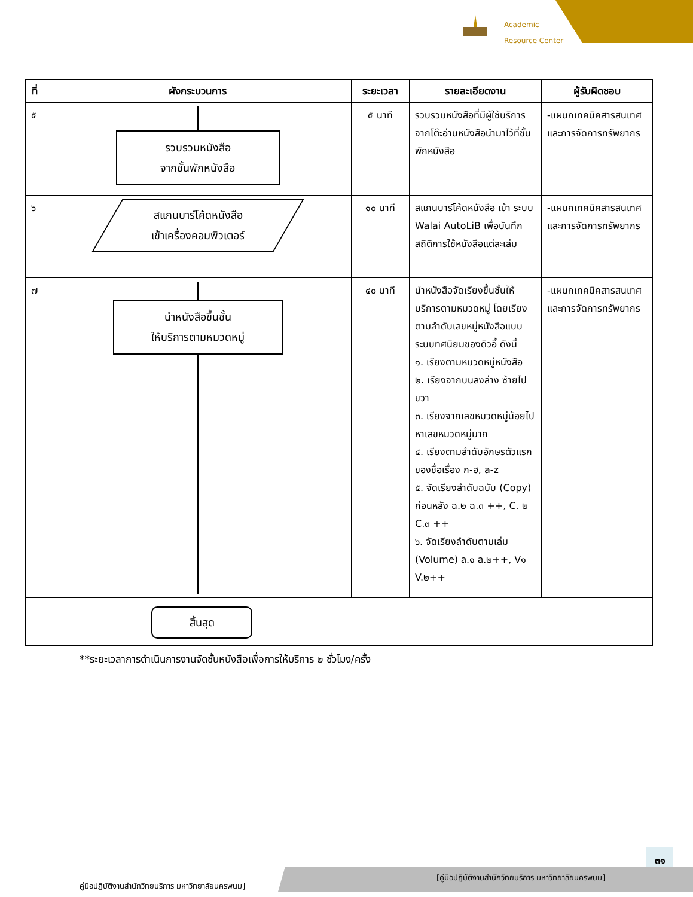Academic
Resource Center
| ที่ | ผังกระบวนการ | ระยะเวลา | รายละเอียดงาน | ผู้รับผิดชอบ |
| --- | --- | --- | --- | --- |
| ๕ | รวบรวมหนังสือ จากชั้นพักหนังสือ | ๕ นาที | รวบรวมหนังสือที่มีผู้ใช้บริการจากโต๊ะอ่านหนังสือนำมาไว้ที่ชั้นพักหนังสือ | -แผนกเทคนิคสารสนเทศและการจัดการทรัพยากร |
| ๖ | สแกนบาร์โค้ดหนังสือ เข้าเครื่องคอมพิวเตอร์ | ๑๐ นาที | สแกนบาร์โค้ดหนังสือ เข้า ระบบ Walai AutoLiB เพื่อบันทึกสถิติการใช้หนังสือแต่ละเล่ม | -แผนกเทคนิคสารสนเทศและการจัดการทรัพยากร |
| ๗ | นำหนังสือขึ้นชั้น ให้บริการตามหมวดหมู่ | ๔๐ นาที | นำหนังสือจัดเรียงขึ้นชั้นให้บริการตามหมวดหมู่ โดยเรียงตามลำดับเลขหมู่หนังสือแบบระบบทศนิยมของดิวอี้ ดังนี้ ๑. เรียงตามหมวดหมู่หนังสือ ๒. เรียงจากบนลงล่าง ซ้ายไปขวา ๓. เรียงจากเลขหมวดหมู่น้อยไปหาเลขหมวดหมู่มาก ๔. เรียงตามลำดับอักษรตัวแรกของชื่อเรื่อง ก-ฮ, a-z ๕. จัดเรียงลำดับฉบับ (Copy) ก่อนหลัง ฉ.๒ ฉ.๓ ++, C. ๒ C.๓ ++ ๖. จัดเรียงลำดับตามเล่ม (Volume) ล.๑ ล.๒++, V๑ V.๒++ | -แผนกเทคนิคสารสนเทศและการจัดการทรัพยากร |
| สิ้นสุด | | | | |
**ระยะเวลาการดำเนินการงานจัดชั้นหนังสือเพื่อการให้บริการ ๒ ชั่วโมง/ครั้ง
๓๑
คู่มือปฏิบัติงานสำนักวิทยบริการ มหาวิทยาลัยนครพนม]
[คู่มือปฏิบัติงานสำนักวิทยบริการ มหาวิทยาลัยนครพนม]